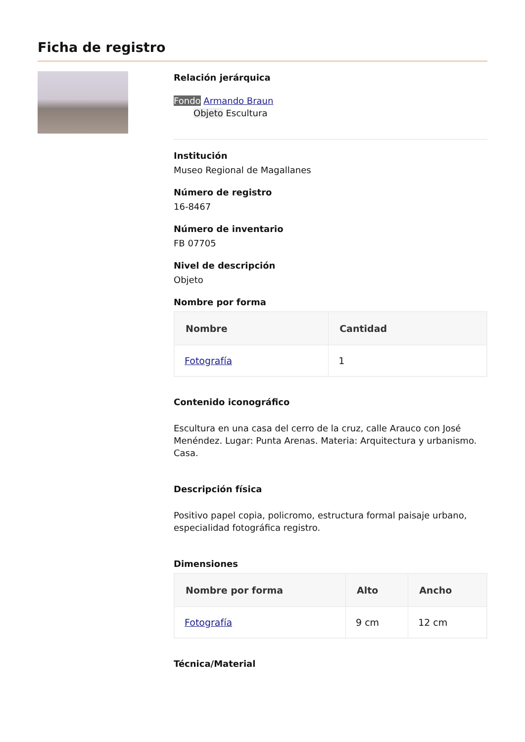Ficha de registro
Relación jerárquica
Fondo Armando Braun
Objeto Escultura
Institución
Museo Regional de Magallanes
Número de registro
16-8467
Número de inventario
FB 07705
Nivel de descripción
Objeto
Nombre por forma
| Nombre | Cantidad |
| --- | --- |
| Fotografía | 1 |
Contenido iconográfico
Escultura en una casa del cerro de la cruz, calle Arauco con José Menéndez. Lugar: Punta Arenas. Materia: Arquitectura y urbanismo. Casa.
Descripción física
Positivo papel copia, policromo, estructura formal paisaje urbano, especialidad fotográfica registro.
Dimensiones
| Nombre por forma | Alto | Ancho |
| --- | --- | --- |
| Fotografía | 9 cm | 12 cm |
Técnica/Material